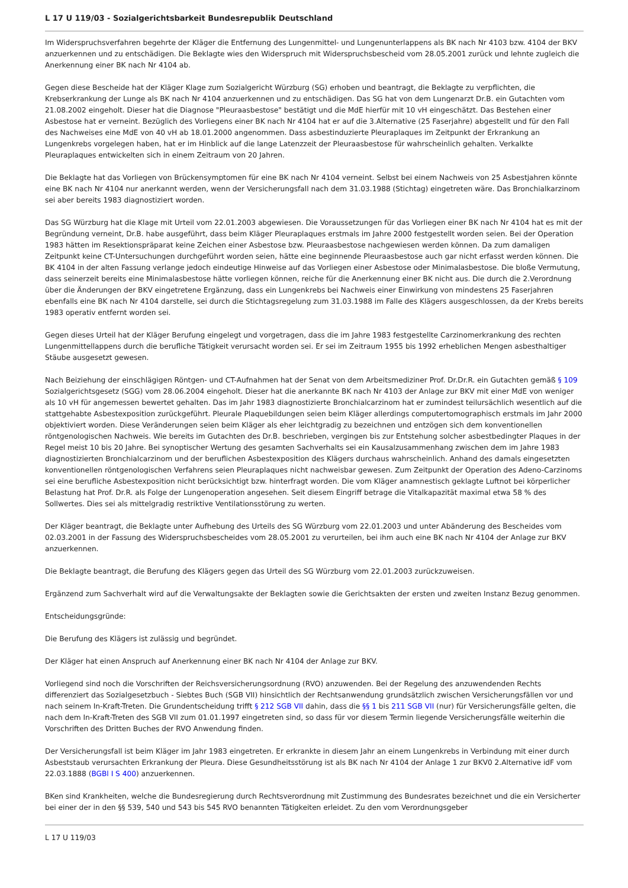L 17 U 119/03 - Sozialgerichtsbarkeit Bundesrepublik Deutschland
Im Widerspruchsverfahren begehrte der Kläger die Entfernung des Lungenmittel- und Lungenunterlappens als BK nach Nr 4103 bzw. 4104 der BKV anzuerkennen und zu entschädigen. Die Beklagte wies den Widerspruch mit Widerspruchsbescheid vom 28.05.2001 zurück und lehnte zugleich die Anerkennung einer BK nach Nr 4104 ab.
Gegen diese Bescheide hat der Kläger Klage zum Sozialgericht Würzburg (SG) erhoben und beantragt, die Beklagte zu verpflichten, die Krebserkrankung der Lunge als BK nach Nr 4104 anzuerkennen und zu entschädigen. Das SG hat von dem Lungenarzt Dr.B. ein Gutachten vom 21.08.2002 eingeholt. Dieser hat die Diagnose "Pleuraasbestose" bestätigt und die MdE hierfür mit 10 vH eingeschätzt. Das Bestehen einer Asbestose hat er verneint. Bezüglich des Vorliegens einer BK nach Nr 4104 hat er auf die 3.Alternative (25 Faserjahre) abgestellt und für den Fall des Nachweises eine MdE von 40 vH ab 18.01.2000 angenommen. Dass asbestinduzierte Pleuraplaques im Zeitpunkt der Erkrankung an Lungenkrebs vorgelegen haben, hat er im Hinblick auf die lange Latenzzeit der Pleuraasbestose für wahrscheinlich gehalten. Verkalkte Pleuraplaques entwickelten sich in einem Zeitraum von 20 Jahren.
Die Beklagte hat das Vorliegen von Brückensymptomen für eine BK nach Nr 4104 verneint. Selbst bei einem Nachweis von 25 Asbestjahren könnte eine BK nach Nr 4104 nur anerkannt werden, wenn der Versicherungsfall nach dem 31.03.1988 (Stichtag) eingetreten wäre. Das Bronchialkarzinom sei aber bereits 1983 diagnostiziert worden.
Das SG Würzburg hat die Klage mit Urteil vom 22.01.2003 abgewiesen. Die Voraussetzungen für das Vorliegen einer BK nach Nr 4104 hat es mit der Begründung verneint, Dr.B. habe ausgeführt, dass beim Kläger Pleuraplaques erstmals im Jahre 2000 festgestellt worden seien. Bei der Operation 1983 hätten im Resektionspräparat keine Zeichen einer Asbestose bzw. Pleuraasbestose nachgewiesen werden können. Da zum damaligen Zeitpunkt keine CT-Untersuchungen durchgeführt worden seien, hätte eine beginnende Pleuraasbestose auch gar nicht erfasst werden können. Die BK 4104 in der alten Fassung verlange jedoch eindeutige Hinweise auf das Vorliegen einer Asbestose oder Minimalasbestose. Die bloße Vermutung, dass seinerzeit bereits eine Minimalasbestose hätte vorliegen können, reiche für die Anerkennung einer BK nicht aus. Die durch die 2.Verordnung über die Änderungen der BKV eingetretene Ergänzung, dass ein Lungenkrebs bei Nachweis einer Einwirkung von mindestens 25 Faserjahren ebenfalls eine BK nach Nr 4104 darstelle, sei durch die Stichtagsregelung zum 31.03.1988 im Falle des Klägers ausgeschlossen, da der Krebs bereits 1983 operativ entfernt worden sei.
Gegen dieses Urteil hat der Kläger Berufung eingelegt und vorgetragen, dass die im Jahre 1983 festgestellte Carzinomerkrankung des rechten Lungenmittellappens durch die berufliche Tätigkeit verursacht worden sei. Er sei im Zeitraum 1955 bis 1992 erheblichen Mengen asbesthaltiger Stäube ausgesetzt gewesen.
Nach Beiziehung der einschlägigen Röntgen- und CT-Aufnahmen hat der Senat von dem Arbeitsmediziner Prof. Dr.Dr.R. ein Gutachten gemäß § 109 Sozialgerichtsgesetz (SGG) vom 28.06.2004 eingeholt. Dieser hat die anerkannte BK nach Nr 4103 der Anlage zur BKV mit einer MdE von weniger als 10 vH für angemessen bewertet gehalten. Das im Jahr 1983 diagnostizierte Bronchialcarzinom hat er zumindest teilursächlich wesentlich auf die stattgehabte Asbestexposition zurückgeführt. Pleurale Plaquebildungen seien beim Kläger allerdings computertomographisch erstmals im Jahr 2000 objektiviert worden. Diese Veränderungen seien beim Kläger als eher leichtgradig zu bezeichnen und entzögen sich dem konventionellen röntgenologischen Nachweis. Wie bereits im Gutachten des Dr.B. beschrieben, vergingen bis zur Entstehung solcher asbestbedingter Plaques in der Regel meist 10 bis 20 Jahre. Bei synoptischer Wertung des gesamten Sachverhalts sei ein Kausalzusammenhang zwischen dem im Jahre 1983 diagnostizierten Bronchialcarzinom und der beruflichen Asbestexposition des Klägers durchaus wahrscheinlich. Anhand des damals eingesetzten konventionellen röntgenologischen Verfahrens seien Pleuraplaques nicht nachweisbar gewesen. Zum Zeitpunkt der Operation des Adeno-Carzinoms sei eine berufliche Asbestexposition nicht berücksichtigt bzw. hinterfragt worden. Die vom Kläger anamnestisch geklagte Luftnot bei körperlicher Belastung hat Prof. Dr.R. als Folge der Lungenoperation angesehen. Seit diesem Eingriff betrage die Vitalkapazität maximal etwa 58 % des Sollwertes. Dies sei als mittelgradig restriktive Ventilationsstörung zu werten.
Der Kläger beantragt, die Beklagte unter Aufhebung des Urteils des SG Würzburg vom 22.01.2003 und unter Abänderung des Bescheides vom 02.03.2001 in der Fassung des Widerspruchsbescheides vom 28.05.2001 zu verurteilen, bei ihm auch eine BK nach Nr 4104 der Anlage zur BKV anzuerkennen.
Die Beklagte beantragt, die Berufung des Klägers gegen das Urteil des SG Würzburg vom 22.01.2003 zurückzuweisen.
Ergänzend zum Sachverhalt wird auf die Verwaltungsakte der Beklagten sowie die Gerichtsakten der ersten und zweiten Instanz Bezug genommen.
Entscheidungsgründe:
Die Berufung des Klägers ist zulässig und begründet.
Der Kläger hat einen Anspruch auf Anerkennung einer BK nach Nr 4104 der Anlage zur BKV.
Vorliegend sind noch die Vorschriften der Reichsversicherungsordnung (RVO) anzuwenden. Bei der Regelung des anzuwendenden Rechts differenziert das Sozialgesetzbuch - Siebtes Buch (SGB VII) hinsichtlich der Rechtsanwendung grundsätzlich zwischen Versicherungsfällen vor und nach seinem In-Kraft-Treten. Die Grundentscheidung trifft § 212 SGB VII dahin, dass die §§ 1 bis 211 SGB VII (nur) für Versicherungsfälle gelten, die nach dem In-Kraft-Treten des SGB VII zum 01.01.1997 eingetreten sind, so dass für vor diesem Termin liegende Versicherungsfälle weiterhin die Vorschriften des Dritten Buches der RVO Anwendung finden.
Der Versicherungsfall ist beim Kläger im Jahr 1983 eingetreten. Er erkrankte in diesem Jahr an einem Lungenkrebs in Verbindung mit einer durch Asbeststaub verursachten Erkrankung der Pleura. Diese Gesundheitsstörung ist als BK nach Nr 4104 der Anlage 1 zur BKV0 2.Alternative idF vom 22.03.1888 (BGBl I S 400) anzuerkennen.
BKen sind Krankheiten, welche die Bundesregierung durch Rechtsverordnung mit Zustimmung des Bundesrates bezeichnet und die ein Versicherter bei einer der in den §§ 539, 540 und 543 bis 545 RVO benannten Tätigkeiten erleidet. Zu den vom Verordnungsgeber
L 17 U 119/03